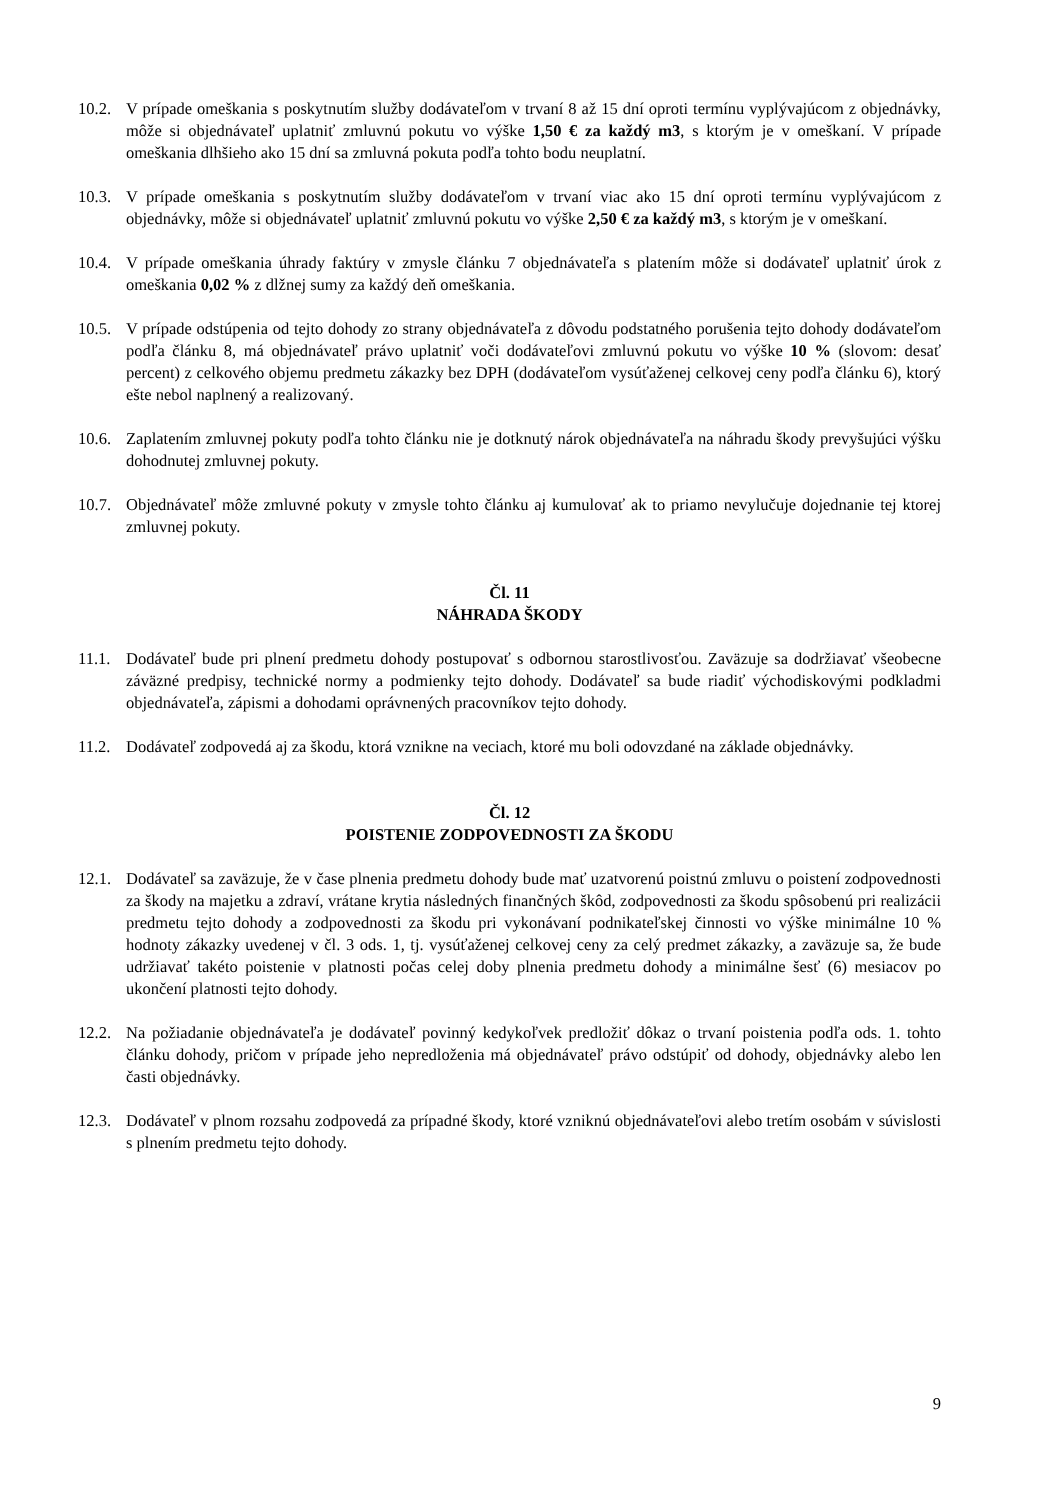10.2.
V prípade omeškania s poskytnutím služby dodávateľom v trvaní 8 až 15 dní oproti termínu vyplývajúcom z objednávky, môže si objednávateľ uplatniť zmluvnú pokutu vo výške 1,50 € za každý m3, s ktorým je v omeškaní. V prípade omeškania dlhšieho ako 15 dní sa zmluvná pokuta podľa tohto bodu neuplatní.
10.3.
V prípade omeškania s poskytnutím služby dodávateľom v trvaní viac ako 15 dní oproti termínu vyplývajúcom z objednávky, môže si objednávateľ uplatniť zmluvnú pokutu vo výške 2,50 € za každý m3, s ktorým je v omeškaní.
10.4.
V prípade omeškania úhrady faktúry v zmysle článku 7 objednávateľa s platením môže si dodávateľ uplatniť úrok z omeškania 0,02 % z dlžnej sumy za každý deň omeškania.
10.5.
V prípade odstúpenia od tejto dohody zo strany objednávateľa z dôvodu podstatného porušenia tejto dohody dodávateľom podľa článku 8, má objednávateľ právo uplatniť voči dodávateľovi zmluvnú pokutu vo výške 10 % (slovom: desať percent) z celkového objemu predmetu zákazky bez DPH (dodávateľom vysúťaženej celkovej ceny podľa článku 6), ktorý ešte nebol naplnený a realizovaný.
10.6.
Zaplatením zmluvnej pokuty podľa tohto článku nie je dotknutý nárok objednávateľa na náhradu škody prevyšujúci výšku dohodnutej zmluvnej pokuty.
10.7.
Objednávateľ môže zmluvné pokuty v zmysle tohto článku aj kumulovať ak to priamo nevylučuje dojednanie tej ktorej zmluvnej pokuty.
Čl. 11
NÁHRADA ŠKODY
11.1.
Dodávateľ bude pri plnení predmetu dohody postupovať s odbornou starostlivosťou. Zaväzuje sa dodržiavať všeobecne záväzné predpisy, technické normy a podmienky tejto dohody. Dodávateľ sa bude riadiť východiskovými podkladmi objednávateľa, zápismi a dohodami oprávnených pracovníkov tejto dohody.
11.2.
Dodávateľ zodpovedá aj za škodu, ktorá vznikne na veciach, ktoré mu boli odovzdané na základe objednávky.
Čl. 12
POISTENIE ZODPOVEDNOSTI ZA ŠKODU
12.1.
Dodávateľ sa zaväzuje, že v čase plnenia predmetu dohody bude mať uzatvorenú poistnú zmluvu o poistení zodpovednosti za škody na majetku a zdraví, vrátane krytia následných finančných škôd, zodpovednosti za škodu spôsobenú pri realizácii predmetu tejto dohody a zodpovednosti za škodu pri vykonávaní podnikateľskej činnosti vo výške minimálne 10 % hodnoty zákazky uvedenej v čl. 3 ods. 1, tj. vysúťaženej celkovej ceny za celý predmet zákazky, a zaväzuje sa, že bude udržiavať takéto poistenie v platnosti počas celej doby plnenia predmetu dohody a minimálne šesť (6) mesiacov po ukončení platnosti tejto dohody.
12.2.
Na požiadanie objednávateľa je dodávateľ povinný kedykoľvek predložiť dôkaz o trvaní poistenia podľa ods. 1. tohto článku dohody, pričom v prípade jeho nepredloženia má objednávateľ právo odstúpiť od dohody, objednávky alebo len časti objednávky.
12.3.
Dodávateľ v plnom rozsahu zodpovedá za prípadné škody, ktoré vzniknú objednávateľovi alebo tretím osobám v súvislosti s plnením predmetu tejto dohody.
9